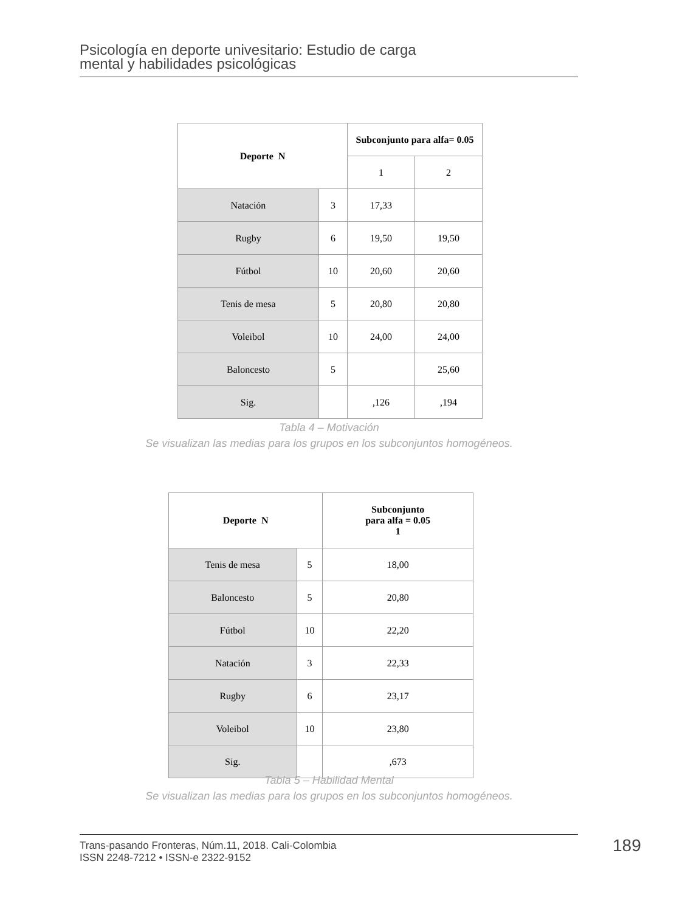Psicología en deporte univesitario: Estudio de carga
mental y habilidades psicológicas
| Deporte N | | Subconjunto para alfa= 0.05 | |
| --- | --- | --- | --- |
| | | 1 | 2 |
| Natación | 3 | 17,33 | |
| Rugby | 6 | 19,50 | 19,50 |
| Fútbol | 10 | 20,60 | 20,60 |
| Tenis de mesa | 5 | 20,80 | 20,80 |
| Voleibol | 10 | 24,00 | 24,00 |
| Baloncesto | 5 | | 25,60 |
| Sig. | | ,126 | ,194 |
Tabla 4 – Motivación
Se visualizan las medias para los grupos en los subconjuntos homogéneos.
| Deporte N | | Subconjunto para alfa = 0.05 1 |
| --- | --- | --- |
| Tenis de mesa | 5 | 18,00 |
| Baloncesto | 5 | 20,80 |
| Fútbol | 10 | 22,20 |
| Natación | 3 | 22,33 |
| Rugby | 6 | 23,17 |
| Voleibol | 10 | 23,80 |
| Sig. | | ,673 |
Tabla 5 – Habilidad Mental
Se visualizan las medias para los grupos en los subconjuntos homogéneos.
Trans-pasando Fronteras, Núm.11, 2018. Cali-Colombia
ISSN 2248-7212 • ISSN-e 2322-9152
189